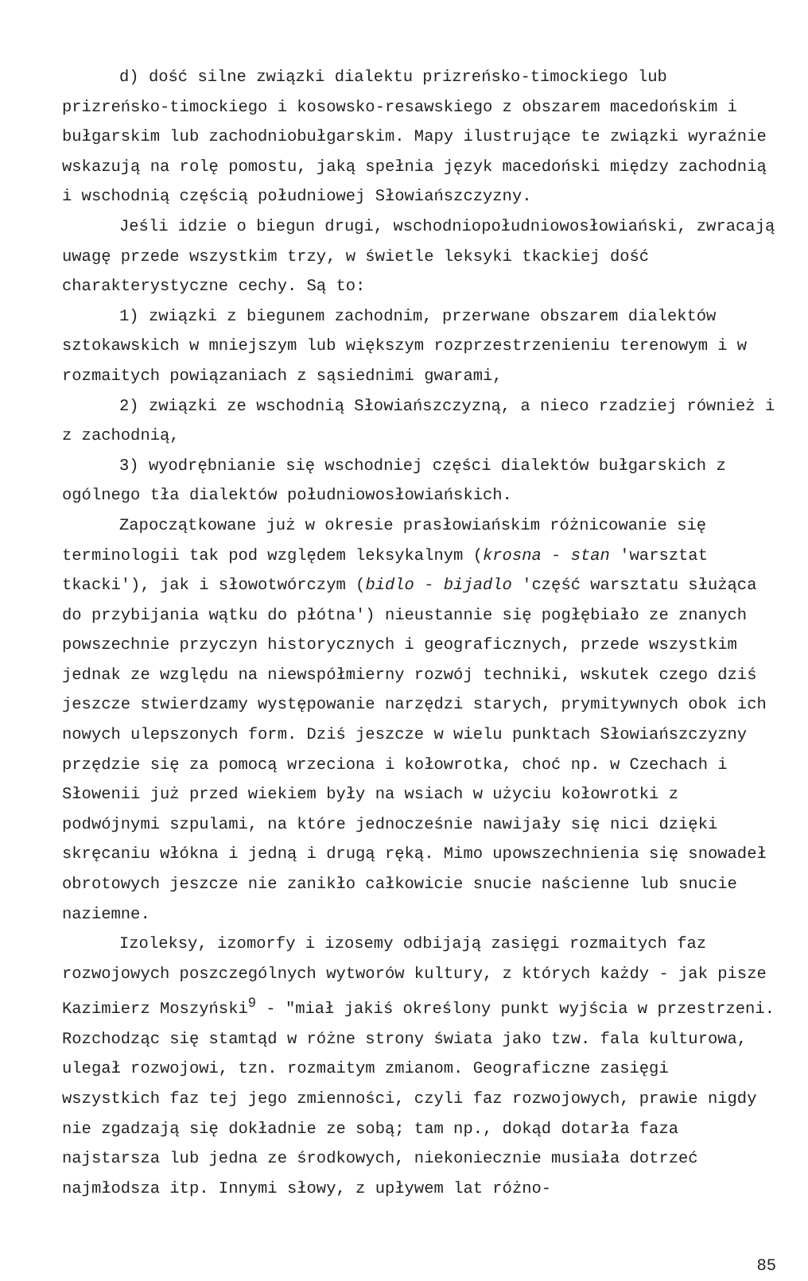d) dość silne związki dialektu prizreńsko-timockiego lub prizreńsko-timockiego i kosowsko-resawskiego z obszarem macedońskim i bułgarskim lub zachodniobułgarskim. Mapy ilustrujące te związki wyraźnie wskazują na rolę pomostu, jaką spełnia język macedoński między zachodnią i wschodnią częścią południowej Słowiańszczyzny.
Jeśli idzie o biegun drugi, wschodniopołudniowosłowiański, zwracają uwagę przede wszystkim trzy, w świetle leksyki tkackiej dość charakterystyczne cechy. Są to:
1) związki z biegunem zachodnim, przerwane obszarem dialektów sztokawskich w mniejszym lub większym rozprzestrzenieniu terenowym i w rozmaitych powiązaniach z sąsiednimi gwarami,
2) związki ze wschodnią Słowiańszczyzną, a nieco rzadziej również i z zachodnią,
3) wyodrębnianie się wschodniej części dialektów bułgarskich z ogólnego tła dialektów południowosłowiańskich.
Zapoczątkowane już w okresie prasłowiańskim różnicowanie się terminologii tak pod względem leksykalnym (krosna - stan 'warsztat tkacki'), jak i słowotwórczym (bidlo - bijadlo 'część warsztatu służąca do przybijania wątku do płótna') nieustannie się pogłębiało ze znanych powszechnie przyczyn historycznych i geograficznych, przede wszystkim jednak ze względu na niewspółmierny rozwój techniki, wskutek czego dziś jeszcze stwierdzamy występowanie narzędzi starych, prymitywnych obok ich nowych ulepszonych form. Dziś jeszcze w wielu punktach Słowiańszczyzny przędzie się za pomocą wrzeciona i kołowrotka, choć np. w Czechach i Słowenii już przed wiekiem były na wsiach w użyciu kołowrotki z podwójnymi szpulami, na które jednocześnie nawijały się nici dzięki skręcaniu włókna i jedną i drugą ręką. Mimo upowszechnienia się snowadeł obrotowych jeszcze nie zanikło całkowicie snucie naścienne lub snucie naziemne.
Izoleksy, izomorfy i izosemy odbijają zasięgi rozmaitych faz rozwojowych poszczególnych wytworów kultury, z których każdy - jak pisze Kazimierz Moszyński<sup>9</sup> - "miał jakiś określony punkt wyjścia w przestrzeni. Rozchodząc się stamtąd w różne strony świata jako tzw. fala kulturowa, ulegał rozwojowi, tzn. rozmaitym zmianom. Geograficzne zasięgi wszystkich faz tej jego zmienności, czyli faz rozwojowych, prawie nigdy nie zgadzają się dokładnie ze sobą; tam np., dokąd dotarła faza najstarsza lub jedna ze środkowych, niekoniecznie musiała dotrzeć najmłodsza itp. Innymi słowy, z upływem lat różno-
85